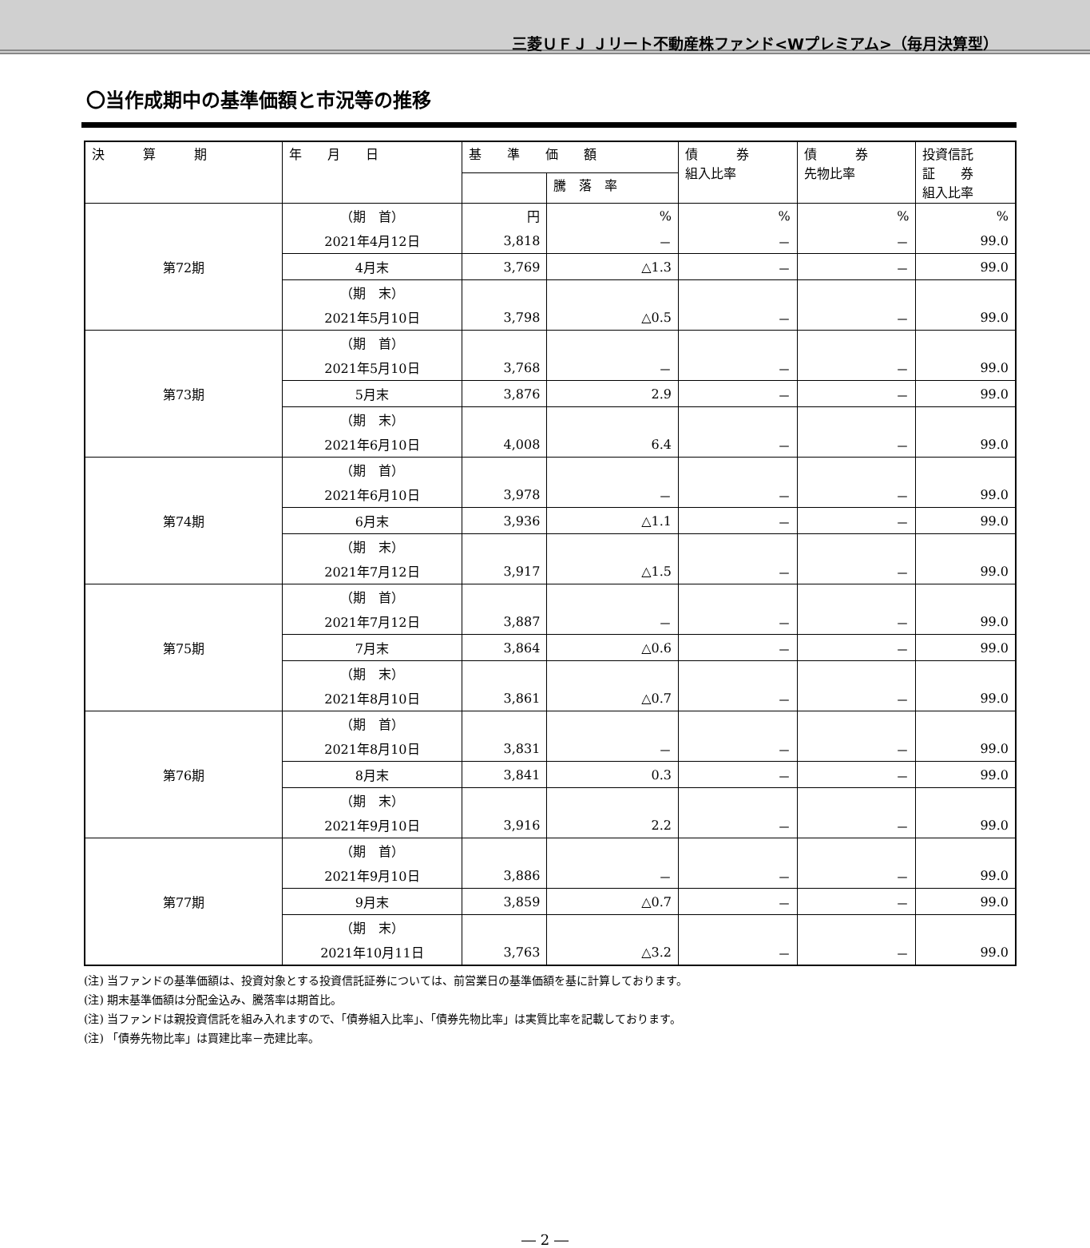三菱ＵＦＪ Ｊリート不動産株ファンド<Wプレミアム>（毎月決算型）
〇当作成期中の基準価額と市況等の推移
| 決 算 期 | 年 月 日 | 基 準 価 額 | | 債 券 組入比率 | 債 券 先物比率 | 投資信託 証 券 組入比率 |
| --- | --- | --- | --- | --- | --- | --- |
| | | | 騰 落 率 | | | |
| 第72期 | （期 首） | 円 | % | % | % | % |
| | 2021年4月12日 | 3,818 | － | － | － | 99.0 |
| | 4月末 | 3,769 | △1.3 | － | － | 99.0 |
| | （期 末） | | | | | |
| | 2021年5月10日 | 3,798 | △0.5 | － | － | 99.0 |
| 第73期 | （期 首） | | | | | |
| | 2021年5月10日 | 3,768 | － | － | － | 99.0 |
| | 5月末 | 3,876 | 2.9 | － | － | 99.0 |
| | （期 末） | | | | | |
| | 2021年6月10日 | 4,008 | 6.4 | － | － | 99.0 |
| 第74期 | （期 首） | | | | | |
| | 2021年6月10日 | 3,978 | － | － | － | 99.0 |
| | 6月末 | 3,936 | △1.1 | － | － | 99.0 |
| | （期 末） | | | | | |
| | 2021年7月12日 | 3,917 | △1.5 | － | － | 99.0 |
| 第75期 | （期 首） | | | | | |
| | 2021年7月12日 | 3,887 | － | － | － | 99.0 |
| | 7月末 | 3,864 | △0.6 | － | － | 99.0 |
| | （期 末） | | | | | |
| | 2021年8月10日 | 3,861 | △0.7 | － | － | 99.0 |
| 第76期 | （期 首） | | | | | |
| | 2021年8月10日 | 3,831 | － | － | － | 99.0 |
| | 8月末 | 3,841 | 0.3 | － | － | 99.0 |
| | （期 末） | | | | | |
| | 2021年9月10日 | 3,916 | 2.2 | － | － | 99.0 |
| 第77期 | （期 首） | | | | | |
| | 2021年9月10日 | 3,886 | － | － | － | 99.0 |
| | 9月末 | 3,859 | △0.7 | － | － | 99.0 |
| | （期 末） | | | | | |
| | 2021年10月11日 | 3,763 | △3.2 | － | － | 99.0 |
(注) 当ファンドの基準価額は、投資対象とする投資信託証券については、前営業日の基準価額を基に計算しております。
(注) 期末基準価額は分配金込み、騰落率は期首比。
(注) 当ファンドは親投資信託を組み入れますので、「債券組入比率」、「債券先物比率」は実質比率を記載しております。
(注) 「債券先物比率」は買建比率－売建比率。
― 2 ―